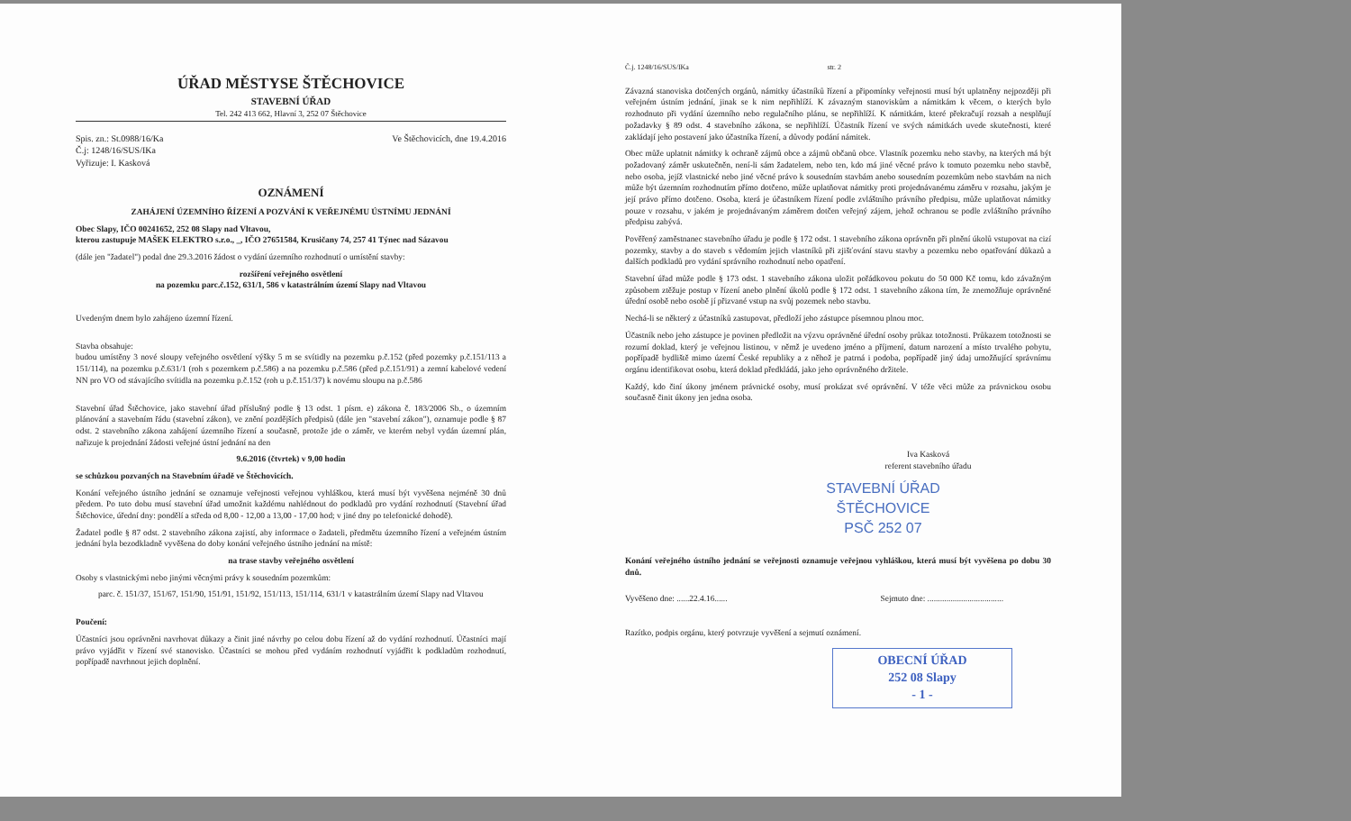ÚŘAD MĚSTYSE ŠTĚCHOVICE
STAVEBNÍ ÚŘAD
Tel. 242 413 662, Hlavní 3, 252 07 Štěchovice
Spis. zn.: St.0988/16/Ka
Č.j: 1248/16/SUS/IKa
Vyřizuje: I. Kasková
Ve Štěchovicích, dne 19.4.2016
OZNÁMENÍ
ZAHÁJENÍ ÚZEMNÍHO ŘÍZENÍ A POZVÁNÍ K VEŘEJNÉMU ÚSTNÍMU JEDNÁNÍ
Obec Slapy, IČO 00241652, 252 08 Slapy nad Vltavou,
kterou zastupuje MAŠEK ELEKTRO s.r.o., _, IČO 27651584, Krusičany 74, 257 41 Týnec nad Sázavou
(dále jen "žadatel") podal dne 29.3.2016 žádost o vydání územního rozhodnutí o umístění stavby:
rozšíření veřejného osvětlení
na pozemku parc.č.152, 631/1, 586 v katastrálním území Slapy nad Vltavou
Uvedeným dnem bylo zahájeno územní řízení.
Stavba obsahuje:
budou umístěny 3 nové sloupy veřejného osvětlení výšky 5 m se svítidly na pozemku p.č.152 (před pozemky p.č.151/113 a 151/114), na pozemku p.č.631/1 (roh s pozemkem p.č.586) a na pozemku p.č.586 (před p.č.151/91) a zemní kabelové vedení NN pro VO od stávajícího svítidla na pozemku p.č.152 (roh u p.č.151/37) k novému sloupu na p.č.586
Stavební úřad Štěchovice, jako stavební úřad příslušný podle § 13 odst. 1 písm. e) zákona č. 183/2006 Sb., o územním plánování a stavebním řádu (stavební zákon), ve znění pozdějších předpisů (dále jen "stavební zákon"), oznamuje podle § 87 odst. 2 stavebního zákona zahájení územního řízení a současně, protože jde o záměr, ve kterém nebyl vydán územní plán, nařizuje k projednání žádosti veřejné ústní jednání na den
9.6.2016 (čtvrtek) v 9,00 hodin
se schůzkou pozvaných na Stavebním úřadě ve Štěchovicích.
Konání veřejného ústního jednání se oznamuje veřejnosti veřejnou vyhláškou, která musí být vyvěšena nejméně 30 dnů předem. Po tuto dobu musí stavební úřad umožnit každému nahlédnout do podkladů pro vydání rozhodnutí (Stavební úřad Štěchovice, úřední dny: pondělí a středa od 8,00 - 12,00 a 13,00 - 17,00 hod; v jiné dny po telefonické dohodě).
Žadatel podle § 87 odst. 2 stavebního zákona zajistí, aby informace o žadateli, předmětu územního řízení a veřejném ústním jednání byla bezodkladně vyvěšena do doby konání veřejného ústního jednání na místě:
na trase stavby veřejného osvětlení
Osoby s vlastnickými nebo jinými věcnými právy k sousedním pozemkům:
parc. č. 151/37, 151/67, 151/90, 151/91, 151/92, 151/113, 151/114, 631/1 v katastrálním území Slapy nad Vltavou
Poučení:
Účastníci jsou oprávněni navrhovat důkazy a činit jiné návrhy po celou dobu řízení až do vydání rozhodnutí. Účastníci mají právo vyjádřit v řízení své stanovisko. Účastníci se mohou před vydáním rozhodnutí vyjádřit k podkladům rozhodnutí, popřípadě navrhnout jejich doplnění.
Č.j. 1248/16/SUS/IKa str. 2
Závazná stanoviska dotčených orgánů, námitky účastníků řízení a připomínky veřejnosti musí být uplatněny nejpozději při veřejném ústním jednání, jinak se k nim nepřihlíží. K závazným stanoviskům a námitkám k věcem, o kterých bylo rozhodnuto při vydání územního nebo regulačního plánu, se nepřihlíží. K námitkám, které překračují rozsah a nesplňují požadavky § 89 odst. 4 stavebního zákona, se nepřihlíží. Účastník řízení ve svých námitkách uvede skutečnosti, které zakládají jeho postavení jako účastníka řízení, a důvody podání námitek.
Obec může uplatnit námitky k ochraně zájmů obce a zájmů občanů obce. Vlastník pozemku nebo stavby, na kterých má být požadovaný záměr uskutečněn, není-li sám žadatelem, nebo ten, kdo má jiné věcné právo k tomuto pozemku nebo stavbě, nebo osoba, jejíž vlastnické nebo jiné věcné právo k sousedním stavbám anebo sousedním pozemkům nebo stavbám na nich může být územním rozhodnutím přímo dotčeno, může uplatňovat námitky proti projednávanému záměru v rozsahu, jakým je její právo přímo dotčeno. Osoba, která je účastníkem řízení podle zvláštního právního předpisu, může uplatňovat námitky pouze v rozsahu, v jakém je projednávaným záměrem dotčen veřejný zájem, jehož ochranou se podle zvláštního právního předpisu zabývá.
Pověřený zaměstnanec stavebního úřadu je podle § 172 odst. 1 stavebního zákona oprávněn při plnění úkolů vstupovat na cizí pozemky, stavby a do staveb s vědomím jejich vlastníků při zjišťování stavu stavby a pozemku nebo opatřování důkazů a dalších podkladů pro vydání správního rozhodnutí nebo opatření.
Stavební úřad může podle § 173 odst. 1 stavebního zákona uložit pořádkovou pokutu do 50 000 Kč tomu, kdo závažným způsobem ztěžuje postup v řízení anebo plnění úkolů podle § 172 odst. 1 stavebního zákona tím, že znemožňuje oprávněné úřední osobě nebo osobě jí přizvané vstup na svůj pozemek nebo stavbu.
Nechá-li se některý z účastníků zastupovat, předloží jeho zástupce písemnou plnou moc.
Účastník nebo jeho zástupce je povinen předložit na výzvu oprávněné úřední osoby průkaz totožnosti. Průkazem totožnosti se rozumí doklad, který je veřejnou listinou, v němž je uvedeno jméno a příjmení, datum narození a místo trvalého pobytu, popřípadě bydliště mimo území České republiky a z něhož je patrná i podoba, popřípadě jiný údaj umožňující správnímu orgánu identifikovat osobu, která doklad předkládá, jako jeho oprávněného držitele.
Každý, kdo činí úkony jménem právnické osoby, musí prokázat své oprávnění. V téže věci může za právnickou osobu současně činit úkony jen jedna osoba.
Iva Kasková
referent stavebního úřadu
STAVEBNÍ ÚŘAD
ŠTĚCHOVICE
PSČ 252 07
Konání veřejného ústního jednání se veřejnosti oznamuje veřejnou vyhláškou, která musí být vyvěšena po dobu 30 dnů.
Vyvěšeno dne: ......22.4.16...... Sejmuto dne: ....................................
Razítko, podpis orgánu, který potvrzuje vyvěšení a sejmutí oznámení.
OBECNÍ ÚŘAD
252 08 Slapy
- 1 -